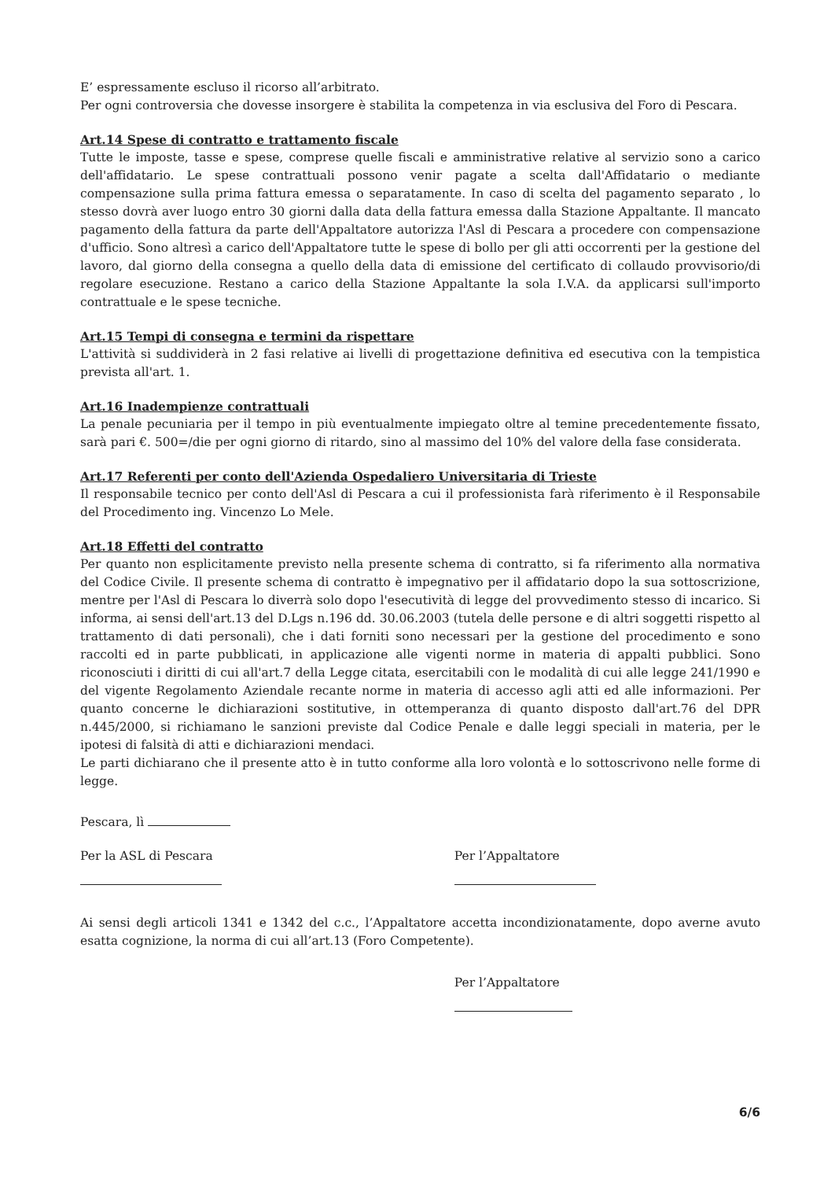E’ espressamente escluso il ricorso all’arbitrato.
Per ogni controversia che dovesse insorgere è stabilita la competenza in via esclusiva del Foro di Pescara.
Art.14 Spese di contratto e trattamento fiscale
Tutte le imposte, tasse e spese, comprese quelle fiscali e amministrative relative al servizio sono a carico dell'affidatario. Le spese contrattuali possono venir pagate a scelta dall'Affidatario o mediante compensazione sulla prima fattura emessa o separatamente. In caso di scelta del pagamento separato , lo stesso dovrà aver luogo entro 30 giorni dalla data della fattura emessa dalla Stazione Appaltante. Il mancato pagamento della fattura da parte dell'Appaltatore autorizza l'Asl di Pescara a procedere con compensazione d'ufficio. Sono altresì a carico dell'Appaltatore tutte le spese di bollo per gli atti occorrenti per la gestione del lavoro, dal giorno della consegna a quello della data di emissione del certificato di collaudo provvisorio/di regolare esecuzione. Restano a carico della Stazione Appaltante la sola I.V.A. da applicarsi sull'importo contrattuale e le spese tecniche.
Art.15 Tempi di consegna e termini da rispettare
L'attività si suddividerà in 2 fasi relative ai livelli di progettazione definitiva ed esecutiva con la tempistica prevista all'art. 1.
Art.16 Inadempienze contrattuali
La penale pecuniaria per il tempo in più eventualmente impiegato oltre al temine precedentemente fissato, sarà pari €. 500=/die per ogni giorno di ritardo, sino al massimo del 10% del valore della fase considerata.
Art.17 Referenti per conto dell'Azienda Ospedaliero Universitaria di Trieste
Il responsabile tecnico per conto dell'Asl di Pescara a cui il professionista farà riferimento è il Responsabile del Procedimento ing. Vincenzo Lo Mele.
Art.18 Effetti del contratto
Per quanto non esplicitamente previsto nella presente schema di contratto, si fa riferimento alla normativa del Codice Civile. Il presente schema di contratto è impegnativo per il affidatario dopo la sua sottoscrizione, mentre per l'Asl di Pescara lo diverrà solo dopo l'esecutività di legge del provvedimento stesso di incarico. Si informa, ai sensi dell'art.13 del D.Lgs n.196 dd. 30.06.2003 (tutela delle persone e di altri soggetti rispetto al trattamento di dati personali), che i dati forniti sono necessari per la gestione del procedimento e sono raccolti ed in parte pubblicati, in applicazione alle vigenti norme in materia di appalti pubblici. Sono riconosciuti i diritti di cui all'art.7 della Legge citata, esercitabili con le modalità di cui alle legge 241/1990 e del vigente Regolamento Aziendale recante norme in materia di accesso agli atti ed alle informazioni. Per quanto concerne le dichiarazioni sostitutive, in ottemperanza di quanto disposto dall'art.76 del DPR n.445/2000, si richiamano le sanzioni previste dal Codice Penale e dalle leggi speciali in materia, per le ipotesi di falsità di atti e dichiarazioni mendaci.
Le parti dichiarano che il presente atto è in tutto conforme alla loro volontà e lo sottoscrivono nelle forme di legge.
Pescara, lì
Per la ASL di Pescara
Per l’Appaltatore
Ai sensi degli articoli 1341 e 1342 del c.c., l’Appaltatore accetta incondizionatamente, dopo averne avuto esatta cognizione, la norma di cui all’art.13 (Foro Competente).
Per l’Appaltatore
6/6